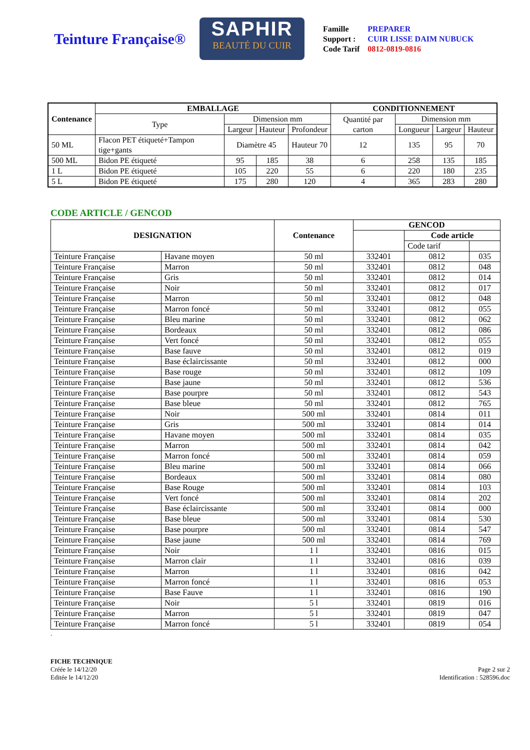Teinture Française®
SAPHIR
BEAUTÉ DU CUIR
| Famille | PREPARER |
| Support : | CUIR LISSE DAIM NUBUCK |
| Code Tarif | 0812-0819-0816 |
| Contenance | EMBALLAGE | | | | CONDITIONNEMENT | | | |
| --- | --- | --- | --- | --- | --- | --- | --- | --- |
| | Type | Dimension mm | | | Quantité par carton | Dimension mm | | |
| | | Largeur | Hauteur | Profondeur | | Longueur | Largeur | Hauteur |
| 50 ML | Flacon PET étiqueté+Tampon tige+gants | Diamètre 45 | | Hauteur 70 | 12 | 135 | 95 | 70 |
| 500 ML | Bidon PE étiqueté | 95 | 185 | 38 | 6 | 258 | 135 | 185 |
| 1 L | Bidon PE étiqueté | 105 | 220 | 55 | 6 | 220 | 180 | 235 |
| 5 L | Bidon PE étiqueté | 175 | 280 | 120 | 4 | 365 | 283 | 280 |
CODE ARTICLE / GENCOD
| DESIGNATION | | Contenance | GENCOD | | |
| --- | --- | --- | --- | --- | --- |
| | | | | Code article | |
| | | | | Code tarif | |
| Teinture Française | Havane moyen | 50 ml | 332401 | 0812 | 035 |
| Teinture Française | Marron | 50 ml | 332401 | 0812 | 048 |
| Teinture Française | Gris | 50 ml | 332401 | 0812 | 014 |
| Teinture Française | Noir | 50 ml | 332401 | 0812 | 017 |
| Teinture Française | Marron | 50 ml | 332401 | 0812 | 048 |
| Teinture Française | Marron foncé | 50 ml | 332401 | 0812 | 055 |
| Teinture Française | Bleu marine | 50 ml | 332401 | 0812 | 062 |
| Teinture Française | Bordeaux | 50 ml | 332401 | 0812 | 086 |
| Teinture Française | Vert foncé | 50 ml | 332401 | 0812 | 055 |
| Teinture Française | Base fauve | 50 ml | 332401 | 0812 | 019 |
| Teinture Française | Base éclaircissante | 50 ml | 332401 | 0812 | 000 |
| Teinture Française | Base rouge | 50 ml | 332401 | 0812 | 109 |
| Teinture Française | Base jaune | 50 ml | 332401 | 0812 | 536 |
| Teinture Française | Base pourpre | 50 ml | 332401 | 0812 | 543 |
| Teinture Française | Base bleue | 50 ml | 332401 | 0812 | 765 |
| Teinture Française | Noir | 500 ml | 332401 | 0814 | 011 |
| Teinture Française | Gris | 500 ml | 332401 | 0814 | 014 |
| Teinture Française | Havane moyen | 500 ml | 332401 | 0814 | 035 |
| Teinture Française | Marron | 500 ml | 332401 | 0814 | 042 |
| Teinture Française | Marron foncé | 500 ml | 332401 | 0814 | 059 |
| Teinture Française | Bleu marine | 500 ml | 332401 | 0814 | 066 |
| Teinture Française | Bordeaux | 500 ml | 332401 | 0814 | 080 |
| Teinture Française | Base Rouge | 500 ml | 332401 | 0814 | 103 |
| Teinture Française | Vert foncé | 500 ml | 332401 | 0814 | 202 |
| Teinture Française | Base éclaircissante | 500 ml | 332401 | 0814 | 000 |
| Teinture Française | Base bleue | 500 ml | 332401 | 0814 | 530 |
| Teinture Française | Base pourpre | 500 ml | 332401 | 0814 | 547 |
| Teinture Française | Base jaune | 500 ml | 332401 | 0814 | 769 |
| Teinture Française | Noir | 1 l | 332401 | 0816 | 015 |
| Teinture Française | Marron clair | 1 l | 332401 | 0816 | 039 |
| Teinture Française | Marron | 1 l | 332401 | 0816 | 042 |
| Teinture Française | Marron foncé | 1 l | 332401 | 0816 | 053 |
| Teinture Française | Base Fauve | 1 l | 332401 | 0816 | 190 |
| Teinture Française | Noir | 5 l | 332401 | 0819 | 016 |
| Teinture Française | Marron | 5 l | 332401 | 0819 | 047 |
| Teinture Française | Marron foncé | 5 l | 332401 | 0819 | 054 |
.
FICHE TECHNIQUE
Créée le 14/12/20
Editée le 14/12/20
Page 2 sur 2
Identification : 528596.doc